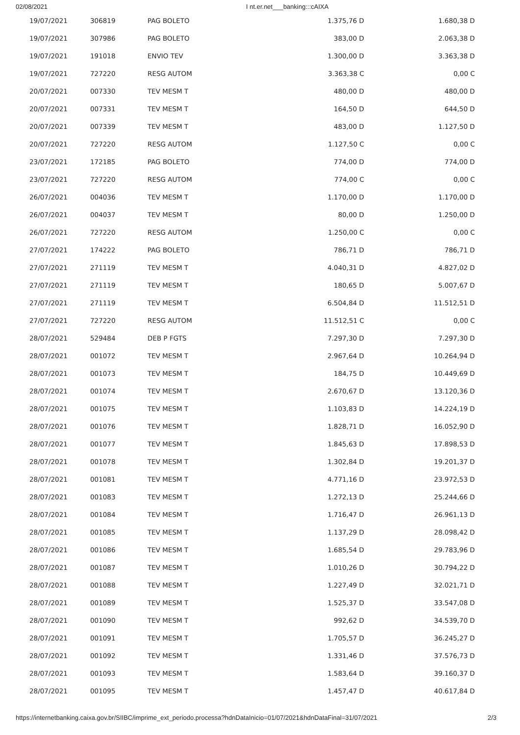02/08/2021 I nt.er.net___banking:::cAIXA
| 19/07/2021 | 306819 | PAG BOLETO | 1.375,76 D | 1.680,38 D |
| 19/07/2021 | 307986 | PAG BOLETO | 383,00 D | 2.063,38 D |
| 19/07/2021 | 191018 | ENVIO TEV | 1.300,00 D | 3.363,38 D |
| 19/07/2021 | 727220 | RESG AUTOM | 3.363,38 C | 0,00 C |
| 20/07/2021 | 007330 | TEV MESM T | 480,00 D | 480,00 D |
| 20/07/2021 | 007331 | TEV MESM T | 164,50 D | 644,50 D |
| 20/07/2021 | 007339 | TEV MESM T | 483,00 D | 1.127,50 D |
| 20/07/2021 | 727220 | RESG AUTOM | 1.127,50 C | 0,00 C |
| 23/07/2021 | 172185 | PAG BOLETO | 774,00 D | 774,00 D |
| 23/07/2021 | 727220 | RESG AUTOM | 774,00 C | 0,00 C |
| 26/07/2021 | 004036 | TEV MESM T | 1.170,00 D | 1.170,00 D |
| 26/07/2021 | 004037 | TEV MESM T | 80,00 D | 1.250,00 D |
| 26/07/2021 | 727220 | RESG AUTOM | 1.250,00 C | 0,00 C |
| 27/07/2021 | 174222 | PAG BOLETO | 786,71 D | 786,71 D |
| 27/07/2021 | 271119 | TEV MESM T | 4.040,31 D | 4.827,02 D |
| 27/07/2021 | 271119 | TEV MESM T | 180,65 D | 5.007,67 D |
| 27/07/2021 | 271119 | TEV MESM T | 6.504,84 D | 11.512,51 D |
| 27/07/2021 | 727220 | RESG AUTOM | 11.512,51 C | 0,00 C |
| 28/07/2021 | 529484 | DEB P FGTS | 7.297,30 D | 7.297,30 D |
| 28/07/2021 | 001072 | TEV MESM T | 2.967,64 D | 10.264,94 D |
| 28/07/2021 | 001073 | TEV MESM T | 184,75 D | 10.449,69 D |
| 28/07/2021 | 001074 | TEV MESM T | 2.670,67 D | 13.120,36 D |
| 28/07/2021 | 001075 | TEV MESM T | 1.103,83 D | 14.224,19 D |
| 28/07/2021 | 001076 | TEV MESM T | 1.828,71 D | 16.052,90 D |
| 28/07/2021 | 001077 | TEV MESM T | 1.845,63 D | 17.898,53 D |
| 28/07/2021 | 001078 | TEV MESM T | 1.302,84 D | 19.201,37 D |
| 28/07/2021 | 001081 | TEV MESM T | 4.771,16 D | 23.972,53 D |
| 28/07/2021 | 001083 | TEV MESM T | 1.272,13 D | 25.244,66 D |
| 28/07/2021 | 001084 | TEV MESM T | 1.716,47 D | 26.961,13 D |
| 28/07/2021 | 001085 | TEV MESM T | 1.137,29 D | 28.098,42 D |
| 28/07/2021 | 001086 | TEV MESM T | 1.685,54 D | 29.783,96 D |
| 28/07/2021 | 001087 | TEV MESM T | 1.010,26 D | 30.794,22 D |
| 28/07/2021 | 001088 | TEV MESM T | 1.227,49 D | 32.021,71 D |
| 28/07/2021 | 001089 | TEV MESM T | 1.525,37 D | 33.547,08 D |
| 28/07/2021 | 001090 | TEV MESM T | 992,62 D | 34.539,70 D |
| 28/07/2021 | 001091 | TEV MESM T | 1.705,57 D | 36.245,27 D |
| 28/07/2021 | 001092 | TEV MESM T | 1.331,46 D | 37.576,73 D |
| 28/07/2021 | 001093 | TEV MESM T | 1.583,64 D | 39.160,37 D |
| 28/07/2021 | 001095 | TEV MESM T | 1.457,47 D | 40.617,84 D |
https://internetbanking.caixa.gov.br/SIIBC/imprime_ext_periodo.processa?hdnDataInicio=01/07/2021&hdnDataFinal=31/07/2021 2/3